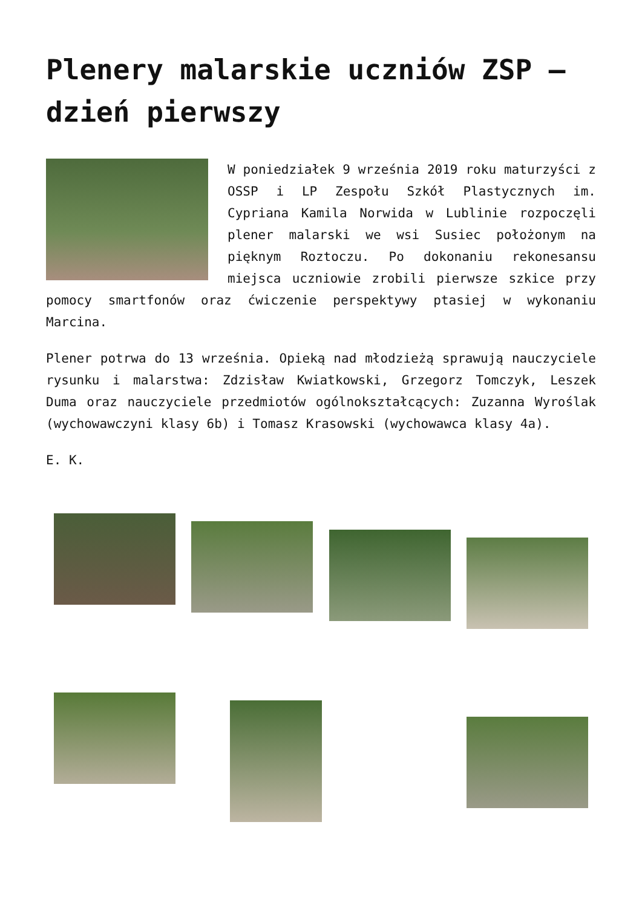Plenery malarskie uczniów ZSP – dzień pierwszy
W poniedziałek 9 września 2019 roku maturzyści z OSSP i LP Zespołu Szkół Plastycznych im. Cypriana Kamila Norwida w Lublinie rozpoczęli plener malarski we wsi Susiec położonym na pięknym Roztoczu. Po dokonaniu rekonesansu miejsca uczniowie zrobili pierwsze szkice przy pomocy smartfonów oraz ćwiczenie perspektywy ptasiej w wykonaniu Marcina.
Plener potrwa do 13 września. Opieką nad młodzieżą sprawują nauczyciele rysunku i malarstwa: Zdzisław Kwiatkowski, Grzegorz Tomczyk, Leszek Duma oraz nauczyciele przedmiotów ogólnokształcących: Zuzanna Wyroślak (wychowawczyni klasy 6b) i Tomasz Krasowski (wychowawca klasy 4a).
E. K.